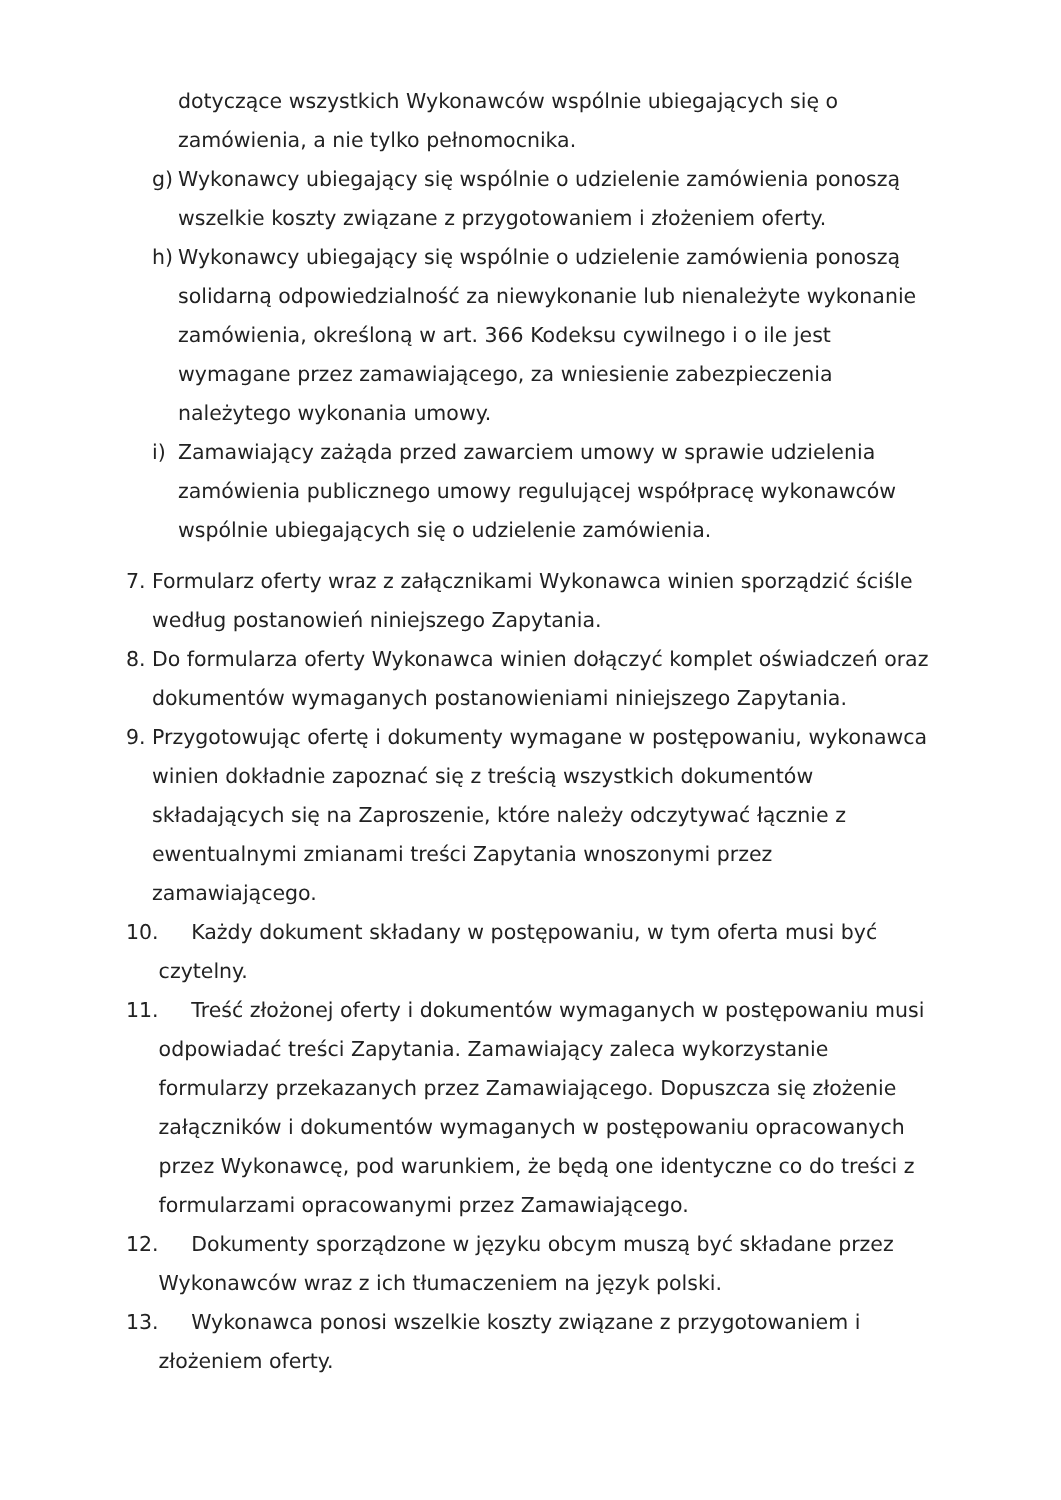dotyczące wszystkich Wykonawców wspólnie ubiegających się o zamówienia, a nie tylko pełnomocnika.
g) Wykonawcy ubiegający się wspólnie o udzielenie zamówienia ponoszą wszelkie koszty związane z przygotowaniem i złożeniem oferty.
h) Wykonawcy ubiegający się wspólnie o udzielenie zamówienia ponoszą solidarną odpowiedzialność za niewykonanie lub nienależyte wykonanie zamówienia, określoną w art. 366 Kodeksu cywilnego i o ile jest wymagane przez zamawiającego, za wniesienie zabezpieczenia należytego wykonania umowy.
i) Zamawiający zażąda przed zawarciem umowy w sprawie udzielenia zamówienia publicznego umowy regulującej współpracę wykonawców wspólnie ubiegających się o udzielenie zamówienia.
7. Formularz oferty wraz z załącznikami Wykonawca winien sporządzić ściśle według postanowień niniejszego Zapytania.
8. Do formularza oferty Wykonawca winien dołączyć komplet oświadczeń oraz dokumentów wymaganych postanowieniami niniejszego Zapytania.
9. Przygotowując ofertę i dokumenty wymagane w postępowaniu, wykonawca winien dokładnie zapoznać się z treścią wszystkich dokumentów składających się na Zaproszenie, które należy odczytywać łącznie z ewentualnymi zmianami treści Zapytania wnoszonymi przez zamawiającego.
10. Każdy dokument składany w postępowaniu, w tym oferta musi być czytelny.
11. Treść złożonej oferty i dokumentów wymaganych w postępowaniu musi odpowiadać treści Zapytania. Zamawiający zaleca wykorzystanie formularzy przekazanych przez Zamawiającego. Dopuszcza się złożenie załączników i dokumentów wymaganych w postępowaniu opracowanych przez Wykonawcę, pod warunkiem, że będą one identyczne co do treści z formularzami opracowanymi przez Zamawiającego.
12. Dokumenty sporządzone w języku obcym muszą być składane przez Wykonawców wraz z ich tłumaczeniem na język polski.
13. Wykonawca ponosi wszelkie koszty związane z przygotowaniem i złożeniem oferty.